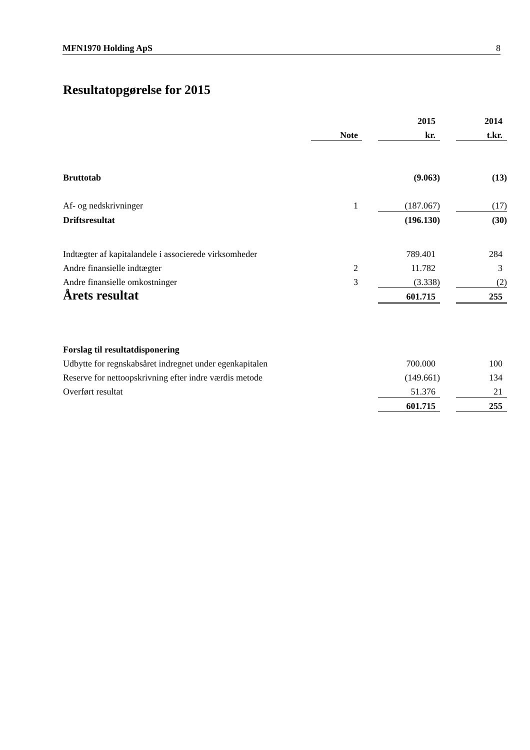MFN1970 Holding ApS 8
Resultatopgørelse for 2015
| | | | | 2015 | | 2014 |
| | | Note | | kr. | | t.kr. |
| Bruttotab | | | | (9.063) | | (13) |
| Af- og nedskrivninger | | 1 | | (187.067) | | (17) |
| Driftsresultat | | | | (196.130) | | (30) |
| Indtægter af kapitalandele i associerede virksomheder | | | | 789.401 | | 284 |
| Andre finansielle indtægter | | 2 | | 11.782 | | 3 |
| Andre finansielle omkostninger | | 3 | | (3.338) | | (2) |
| Årets resultat | | | | 601.715 | | 255 |
| Forslag til resultatdisponering | | | | | | |
| Udbytte for regnskabsåret indregnet under egenkapitalen | | | | 700.000 | | 100 |
| Reserve for nettoopskrivning efter indre værdis metode | | | | (149.661) | | 134 |
| Overført resultat | | | | 51.376 | | 21 |
| | | | | 601.715 | | 255 |